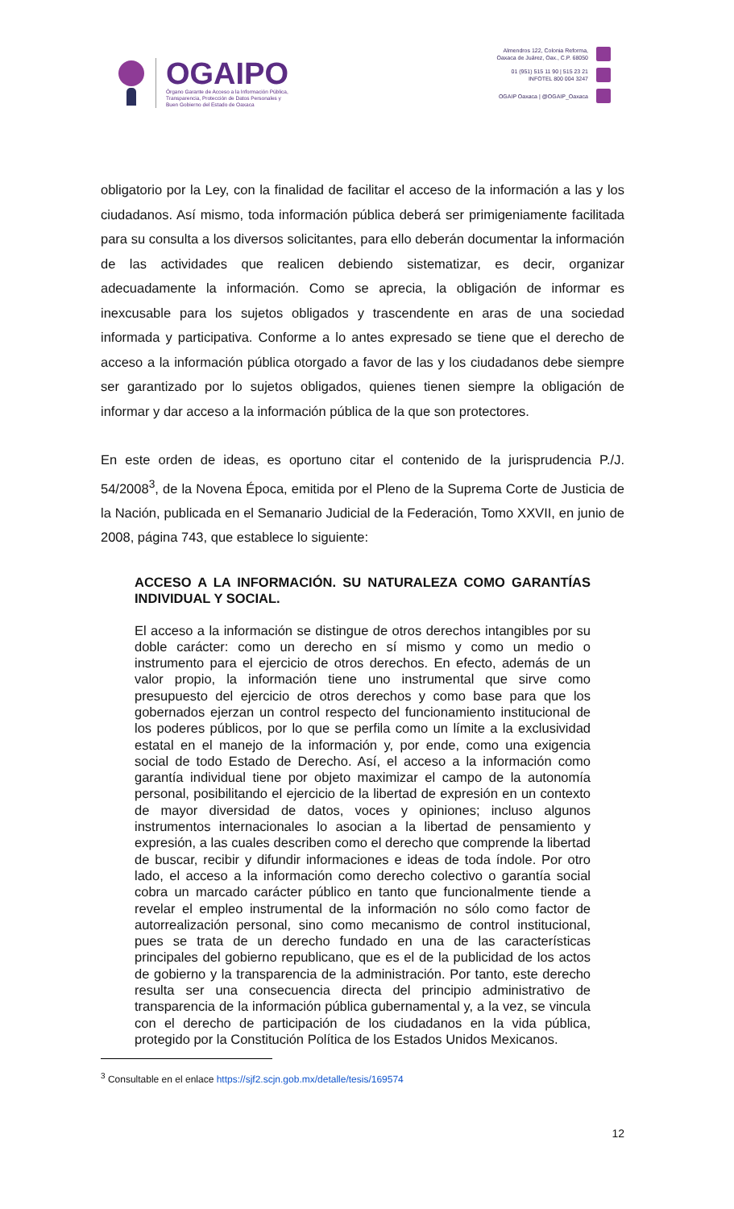OGAIPO
Órgano Garante de Acceso a la Información Pública,
Transparencia, Protección de Datos Personales y
Buen Gobierno del Estado de Oaxaca
Almendros 122, Colonia Reforma,
Oaxaca de Juárez, Oax., C.P. 68050
01 (951) 515 11 90 | 515 23 21
INFOTEL 800 004 3247
OGAIP Oaxaca | @OGAIP_Oaxaca
obligatorio por la Ley, con la finalidad de facilitar el acceso de la información a las y los ciudadanos. Así mismo, toda información pública deberá ser primigeniamente facilitada para su consulta a los diversos solicitantes, para ello deberán documentar la información de las actividades que realicen debiendo sistematizar, es decir, organizar adecuadamente la información. Como se aprecia, la obligación de informar es inexcusable para los sujetos obligados y trascendente en aras de una sociedad informada y participativa. Conforme a lo antes expresado se tiene que el derecho de acceso a la información pública otorgado a favor de las y los ciudadanos debe siempre ser garantizado por lo sujetos obligados, quienes tienen siempre la obligación de informar y dar acceso a la información pública de la que son protectores.
En este orden de ideas, es oportuno citar el contenido de la jurisprudencia P./J. 54/2008<sup>3</sup>, de la Novena Época, emitida por el Pleno de la Suprema Corte de Justicia de la Nación, publicada en el Semanario Judicial de la Federación, Tomo XXVII, en junio de 2008, página 743, que establece lo siguiente:
ACCESO A LA INFORMACIÓN. SU NATURALEZA COMO GARANTÍAS INDIVIDUAL Y SOCIAL.
El acceso a la información se distingue de otros derechos intangibles por su doble carácter: como un derecho en sí mismo y como un medio o instrumento para el ejercicio de otros derechos. En efecto, además de un valor propio, la información tiene uno instrumental que sirve como presupuesto del ejercicio de otros derechos y como base para que los gobernados ejerzan un control respecto del funcionamiento institucional de los poderes públicos, por lo que se perfila como un límite a la exclusividad estatal en el manejo de la información y, por ende, como una exigencia social de todo Estado de Derecho. Así, el acceso a la información como garantía individual tiene por objeto maximizar el campo de la autonomía personal, posibilitando el ejercicio de la libertad de expresión en un contexto de mayor diversidad de datos, voces y opiniones; incluso algunos instrumentos internacionales lo asocian a la libertad de pensamiento y expresión, a las cuales describen como el derecho que comprende la libertad de buscar, recibir y difundir informaciones e ideas de toda índole. Por otro lado, el acceso a la información como derecho colectivo o garantía social cobra un marcado carácter público en tanto que funcionalmente tiende a revelar el empleo instrumental de la información no sólo como factor de autorrealización personal, sino como mecanismo de control institucional, pues se trata de un derecho fundado en una de las características principales del gobierno republicano, que es el de la publicidad de los actos de gobierno y la transparencia de la administración. Por tanto, este derecho resulta ser una consecuencia directa del principio administrativo de transparencia de la información pública gubernamental y, a la vez, se vincula con el derecho de participación de los ciudadanos en la vida pública, protegido por la Constitución Política de los Estados Unidos Mexicanos.
<sup>3</sup> Consultable en el enlace https://sjf2.scjn.gob.mx/detalle/tesis/169574
12